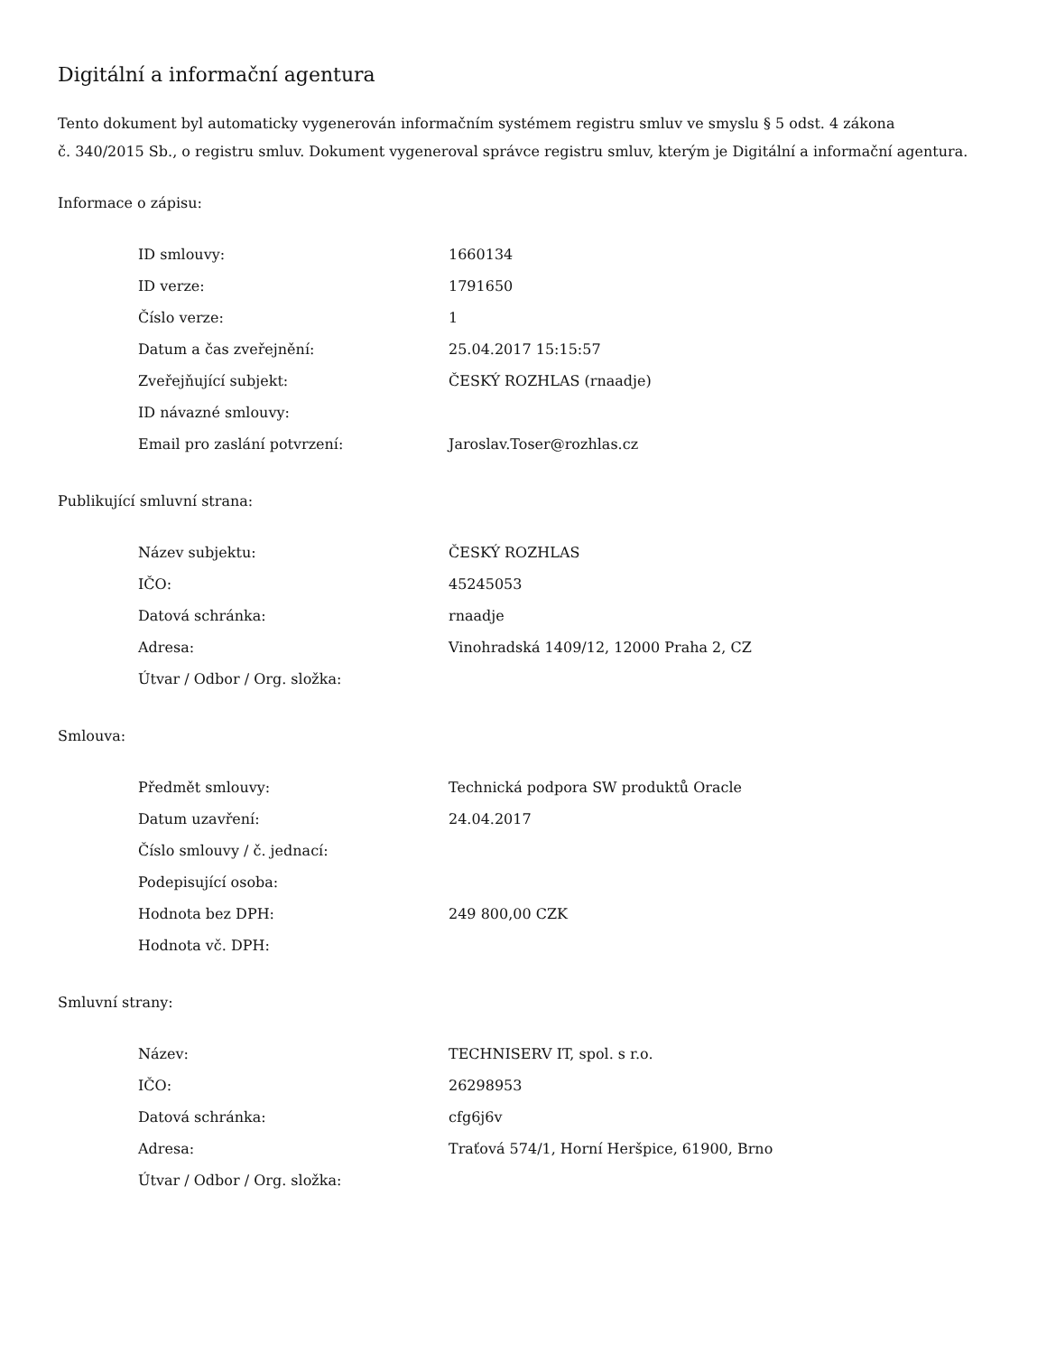Digitální a informační agentura
Tento dokument byl automaticky vygenerován informačním systémem registru smluv ve smyslu § 5 odst. 4 zákona
č. 340/2015 Sb., o registru smluv. Dokument vygeneroval správce registru smluv, kterým je Digitální a informační agentura.
Informace o zápisu:
| ID smlouvy: | 1660134 |
| ID verze: | 1791650 |
| Číslo verze: | 1 |
| Datum a čas zveřejnění: | 25.04.2017 15:15:57 |
| Zveřejňující subjekt: | ČESKÝ ROZHLAS (rnaadje) |
| ID návazné smlouvy: | |
| Email pro zaslání potvrzení: | Jaroslav.Toser@rozhlas.cz |
Publikující smluvní strana:
| Název subjektu: | ČESKÝ ROZHLAS |
| IČO: | 45245053 |
| Datová schránka: | rnaadje |
| Adresa: | Vinohradská 1409/12, 12000 Praha 2, CZ |
| Útvar / Odbor / Org. složka: | |
Smlouva:
| Předmět smlouvy: | Technická podpora SW produktů Oracle |
| Datum uzavření: | 24.04.2017 |
| Číslo smlouvy / č. jednací: | |
| Podepisující osoba: | |
| Hodnota bez DPH: | 249 800,00 CZK |
| Hodnota vč. DPH: | |
Smluvní strany:
| Název: | TECHNISERV IT, spol. s r.o. |
| IČO: | 26298953 |
| Datová schránka: | cfg6j6v |
| Adresa: | Traťová 574/1, Horní Heršpice, 61900, Brno |
| Útvar / Odbor / Org. složka: | |